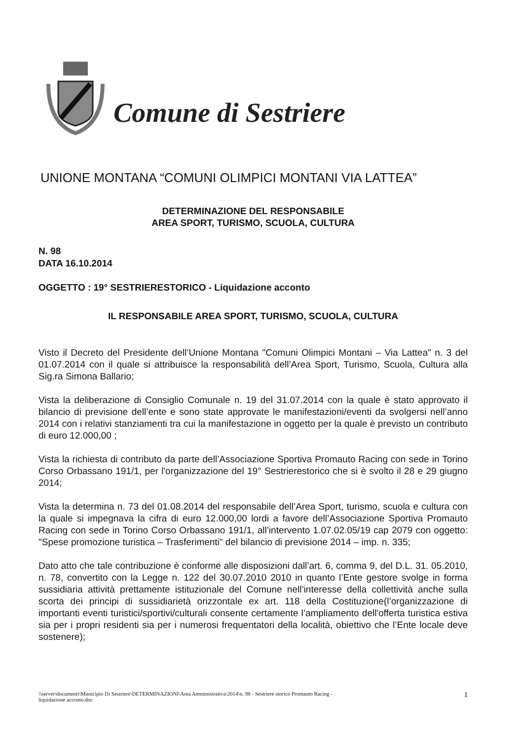Comune di Sestriere
UNIONE MONTANA “COMUNI OLIMPICI MONTANI VIA LATTEA”
DETERMINAZIONE DEL RESPONSABILE
AREA SPORT, TURISMO, SCUOLA, CULTURA
N. 98
DATA 16.10.2014
OGGETTO : 19° SESTRIERESTORICO - Liquidazione acconto
IL RESPONSABILE AREA SPORT, TURISMO, SCUOLA, CULTURA
Visto il Decreto del Presidente dell’Unione Montana "Comuni Olimpici Montani – Via Lattea" n. 3 del 01.07.2014 con il quale si attribuisce la responsabilità dell’Area Sport, Turismo, Scuola, Cultura alla Sig.ra Simona Ballario;
Vista la deliberazione di Consiglio Comunale n. 19 del 31.07.2014 con la quale è stato approvato il bilancio di previsione dell’ente e sono state approvate le manifestazioni/eventi da svolgersi nell’anno 2014 con i relativi stanziamenti tra cui la manifestazione in oggetto per la quale è previsto un contributo di euro 12.000,00 ;
Vista la richiesta di contributo da parte dell’Associazione Sportiva Promauto Racing con sede in Torino Corso Orbassano 191/1, per l'organizzazione del 19° Sestrierestorico che si è svolto il 28 e 29 giugno 2014;
Vista la determina n. 73 del 01.08.2014 del responsabile dell’Area Sport, turismo, scuola e cultura con la quale si impegnava la cifra di euro 12.000,00 lordi a favore dell’Associazione Sportiva Promauto Racing con sede in Torino Corso Orbassano 191/1, all’intervento 1.07.02.05/19 cap 2079 con oggetto: "Spese promozione turistica – Trasferimenti" del bilancio di previsione 2014 – imp. n. 335;
Dato atto che tale contribuzione è conforme alle disposizioni dall’art. 6, comma 9, del D.L. 31. 05.2010, n. 78, convertito con la Legge n. 122 del 30.07.2010 2010 in quanto l’Ente gestore svolge in forma sussidiaria attività prettamente istituzionale del Comune nell’interesse della collettività anche sulla scorta dei principi di sussidiarietà orizzontale ex art. 118 della Costituzione(l’organizzazione di importanti eventi turistici/sportivi/culturali consente certamente l’ampliamento dell'offerta turistica estiva sia per i propri residenti sia per i numerosi frequentatori della località, obiettivo che l’Ente locale deve sostenere);
\\server\documenti\Municipio Di Sestriere\DETERMINAZIONI\Area Amministrativa\2014\n. 98 - Sestriere storico Promauto Racing -
liquidazione acconto.doc 1